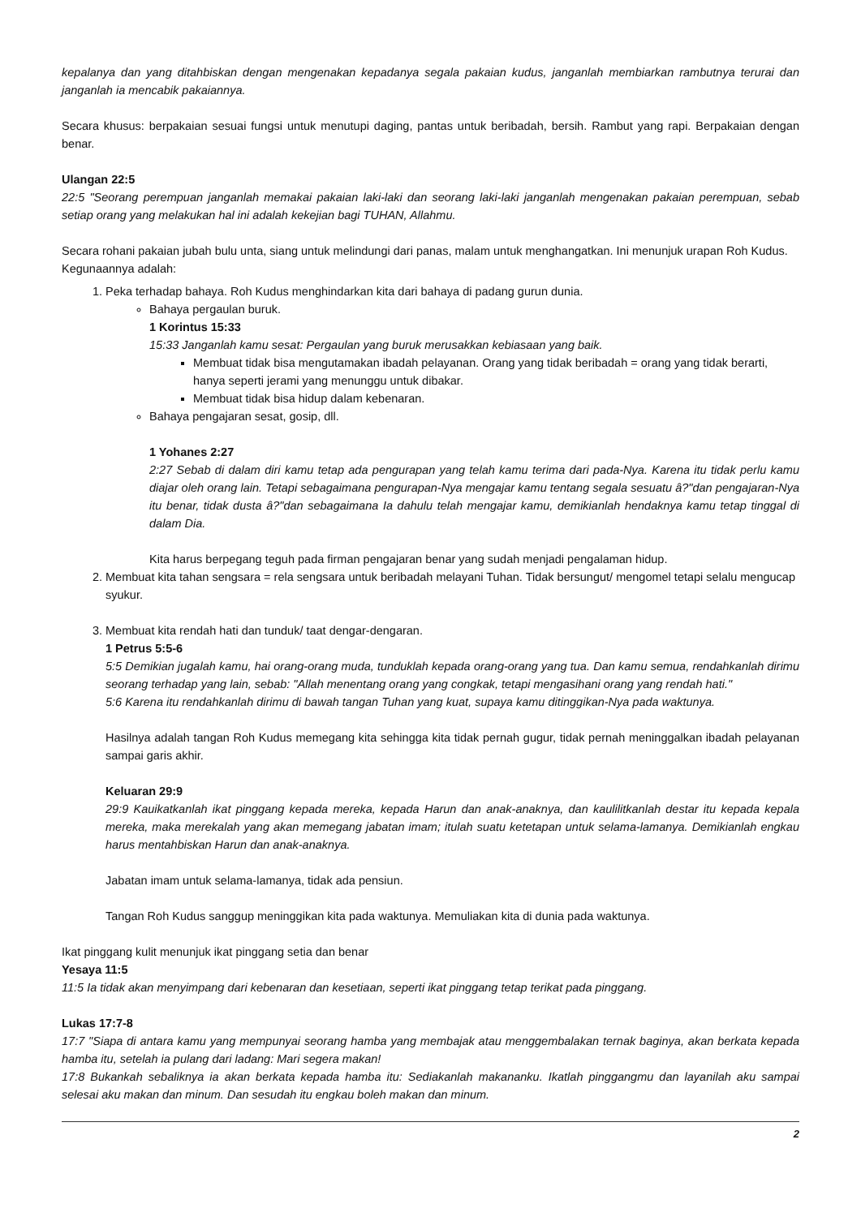kepalanya dan yang ditahbiskan dengan mengenakan kepadanya segala pakaian kudus, janganlah membiarkan rambutnya terurai dan janganlah ia mencabik pakaiannya.
Secara khusus: berpakaian sesuai fungsi untuk menutupi daging, pantas untuk beribadah, bersih. Rambut yang rapi. Berpakaian dengan benar.
Ulangan 22:5
22:5 "Seorang perempuan janganlah memakai pakaian laki-laki dan seorang laki-laki janganlah mengenakan pakaian perempuan, sebab setiap orang yang melakukan hal ini adalah kekejian bagi TUHAN, Allahmu.
Secara rohani pakaian jubah bulu unta, siang untuk melindungi dari panas, malam untuk menghangatkan. Ini menunjuk urapan Roh Kudus.
Kegunaannya adalah:
1. Peka terhadap bahaya. Roh Kudus menghindarkan kita dari bahaya di padang gurun dunia.
Bahaya pergaulan buruk.
1 Korintus 15:33
15:33 Janganlah kamu sesat: Pergaulan yang buruk merusakkan kebiasaan yang baik.
Membuat tidak bisa mengutamakan ibadah pelayanan. Orang yang tidak beribadah = orang yang tidak berarti, hanya seperti jerami yang menunggu untuk dibakar.
Membuat tidak bisa hidup dalam kebenaran.
Bahaya pengajaran sesat, gosip, dll.
1 Yohanes 2:27
2:27 Sebab di dalam diri kamu tetap ada pengurapan yang telah kamu terima dari pada-Nya. Karena itu tidak perlu kamu diajar oleh orang lain. Tetapi sebagaimana pengurapan-Nya mengajar kamu tentang segala sesuatu â?"dan pengajaran-Nya itu benar, tidak dusta â?"dan sebagaimana Ia dahulu telah mengajar kamu, demikianlah hendaknya kamu tetap tinggal di dalam Dia.
Kita harus berpegang teguh pada firman pengajaran benar yang sudah menjadi pengalaman hidup.
2. Membuat kita tahan sengsara = rela sengsara untuk beribadah melayani Tuhan. Tidak bersungut/ mengomel tetapi selalu mengucap syukur.
3. Membuat kita rendah hati dan tunduk/ taat dengar-dengaran.
1 Petrus 5:5-6
5:5 Demikian jugalah kamu, hai orang-orang muda, tunduklah kepada orang-orang yang tua. Dan kamu semua, rendahkanlah dirimu seorang terhadap yang lain, sebab: "Allah menentang orang yang congkak, tetapi mengasihani orang yang rendah hati."
5:6 Karena itu rendahkanlah dirimu di bawah tangan Tuhan yang kuat, supaya kamu ditinggikan-Nya pada waktunya.
Hasilnya adalah tangan Roh Kudus memegang kita sehingga kita tidak pernah gugur, tidak pernah meninggalkan ibadah pelayanan sampai garis akhir.
Keluaran 29:9
29:9 Kauikatkanlah ikat pinggang kepada mereka, kepada Harun dan anak-anaknya, dan kaulilitkanlah destar itu kepada kepala mereka, maka merekalah yang akan memegang jabatan imam; itulah suatu ketetapan untuk selama-lamanya. Demikianlah engkau harus mentahbiskan Harun dan anak-anaknya.
Jabatan imam untuk selama-lamanya, tidak ada pensiun.
Tangan Roh Kudus sanggup meninggikan kita pada waktunya. Memuliakan kita di dunia pada waktunya.
Ikat pinggang kulit menunjuk ikat pinggang setia dan benar
Yesaya 11:5
11:5 Ia tidak akan menyimpang dari kebenaran dan kesetiaan, seperti ikat pinggang tetap terikat pada pinggang.
Lukas 17:7-8
17:7 "Siapa di antara kamu yang mempunyai seorang hamba yang membajak atau menggembalakan ternak baginya, akan berkata kepada hamba itu, setelah ia pulang dari ladang: Mari segera makan!
17:8 Bukankah sebaliknya ia akan berkata kepada hamba itu: Sediakanlah makananku. Ikatlah pinggangmu dan layanilah aku sampai selesai aku makan dan minum. Dan sesudah itu engkau boleh makan dan minum.
2